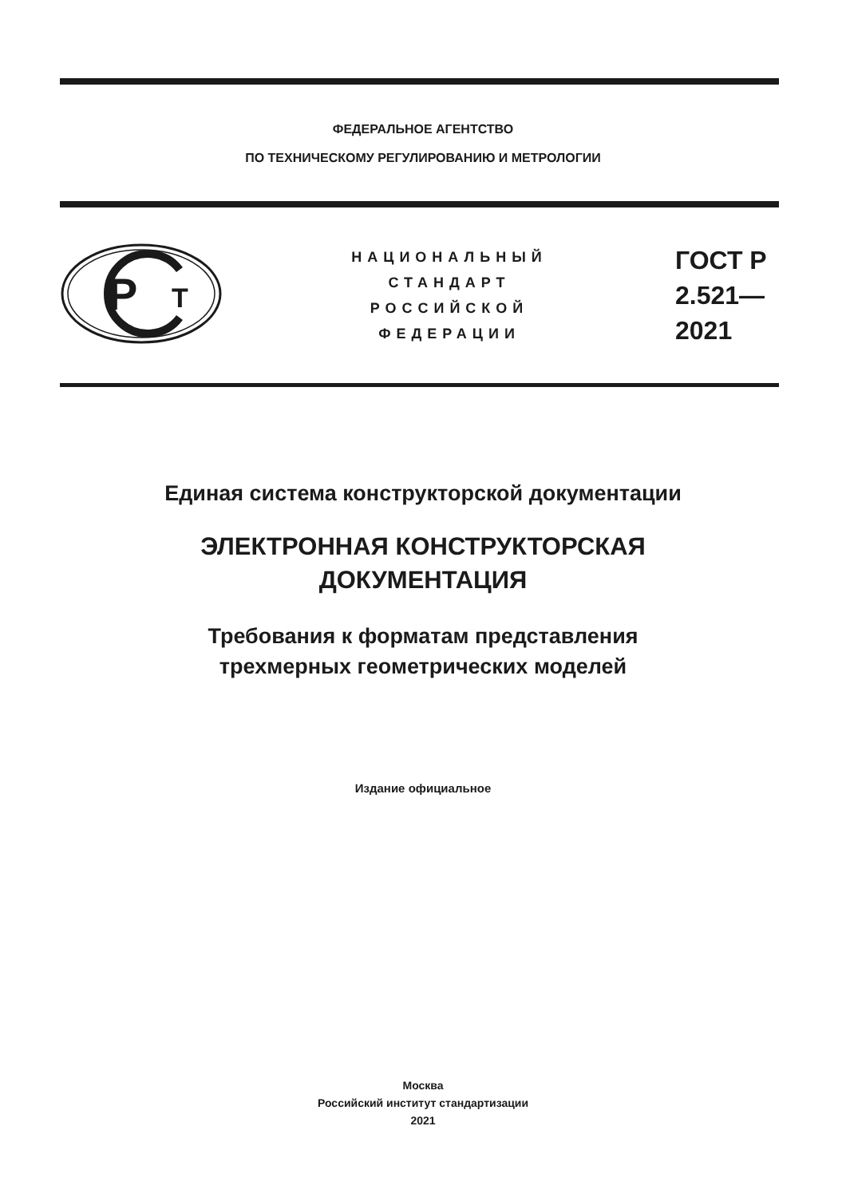ФЕДЕРАЛЬНОЕ АГЕНТСТВО
ПО ТЕХНИЧЕСКОМУ РЕГУЛИРОВАНИЮ И МЕТРОЛОГИИ
P
T
НАЦИОНАЛЬНЫЙ
СТАНДАРТ
РОССИЙСКОЙ
ФЕДЕРАЦИИ
ГОСТ Р
2.521—
2021
Единая система конструкторской документации
ЭЛЕКТРОННАЯ КОНСТРУКТОРСКАЯ
ДОКУМЕНТАЦИЯ
Требования к форматам представления
трехмерных геометрических моделей
Издание официальное
Москва
Российский институт стандартизации
2021